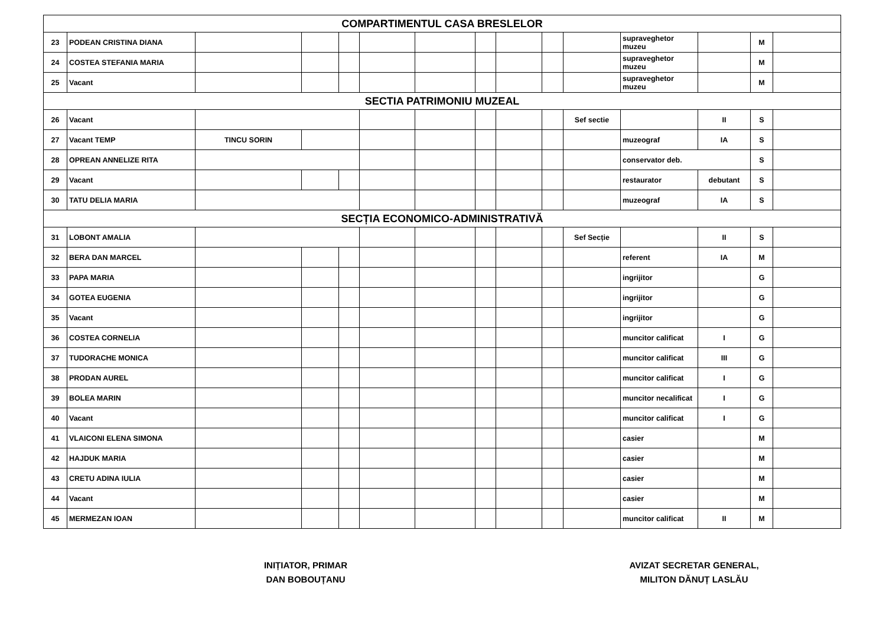| COMPARTIMENTUL CASA BRESLELOR | | | | | | | | | | | | | | |
| 23 | PODEAN CRISTINA DIANA | | | | | | | | | | supraveghetor muzeu | | M | |
| 24 | COSTEA STEFANIA MARIA | | | | | | | | | | supraveghetor muzeu | | M | |
| 25 | Vacant | | | | | | | | | | supraveghetor muzeu | | M | |
| SECTIA PATRIMONIU MUZEAL | | | | | | | | | | | | | | |
| 26 | Vacant | | | | | | | | | Sef sectie | | II | S | |
| 27 | Vacant TEMP | TINCU SORIN | | | | | | | | | muzeograf | IA | S | |
| 28 | OPREAN ANNELIZE RITA | | | | | | | | | | conservator deb. | | S | |
| 29 | Vacant | | | | | | | | | | restaurator | debutant | S | |
| 30 | TATU DELIA MARIA | | | | | | | | | | muzeograf | IA | S | |
| SECȚIA ECONOMICO-ADMINISTRATIVĂ | | | | | | | | | | | | | | |
| 31 | LOBONT AMALIA | | | | | | | | | Sef Secție | | II | S | |
| 32 | BERA DAN MARCEL | | | | | | | | | | referent | IA | M | |
| 33 | PAPA MARIA | | | | | | | | | | ingrijitor | | G | |
| 34 | GOTEA EUGENIA | | | | | | | | | | ingrijitor | | G | |
| 35 | Vacant | | | | | | | | | | ingrijitor | | G | |
| 36 | COSTEA CORNELIA | | | | | | | | | | muncitor calificat | I | G | |
| 37 | TUDORACHE MONICA | | | | | | | | | | muncitor calificat | III | G | |
| 38 | PRODAN AUREL | | | | | | | | | | muncitor calificat | I | G | |
| 39 | BOLEA MARIN | | | | | | | | | | muncitor necalificat | I | G | |
| 40 | Vacant | | | | | | | | | | muncitor calificat | I | G | |
| 41 | VLAICONI ELENA SIMONA | | | | | | | | | | casier | | M | |
| 42 | HAJDUK MARIA | | | | | | | | | | casier | | M | |
| 43 | CRETU ADINA IULIA | | | | | | | | | | casier | | M | |
| 44 | Vacant | | | | | | | | | | casier | | M | |
| 45 | MERMEZAN IOAN | | | | | | | | | | muncitor calificat | II | M | |
INIȚIATOR, PRIMAR
DAN BOBOUȚANU
AVIZAT SECRETAR GENERAL,
MILITON DĂNUȚ LASLĂU